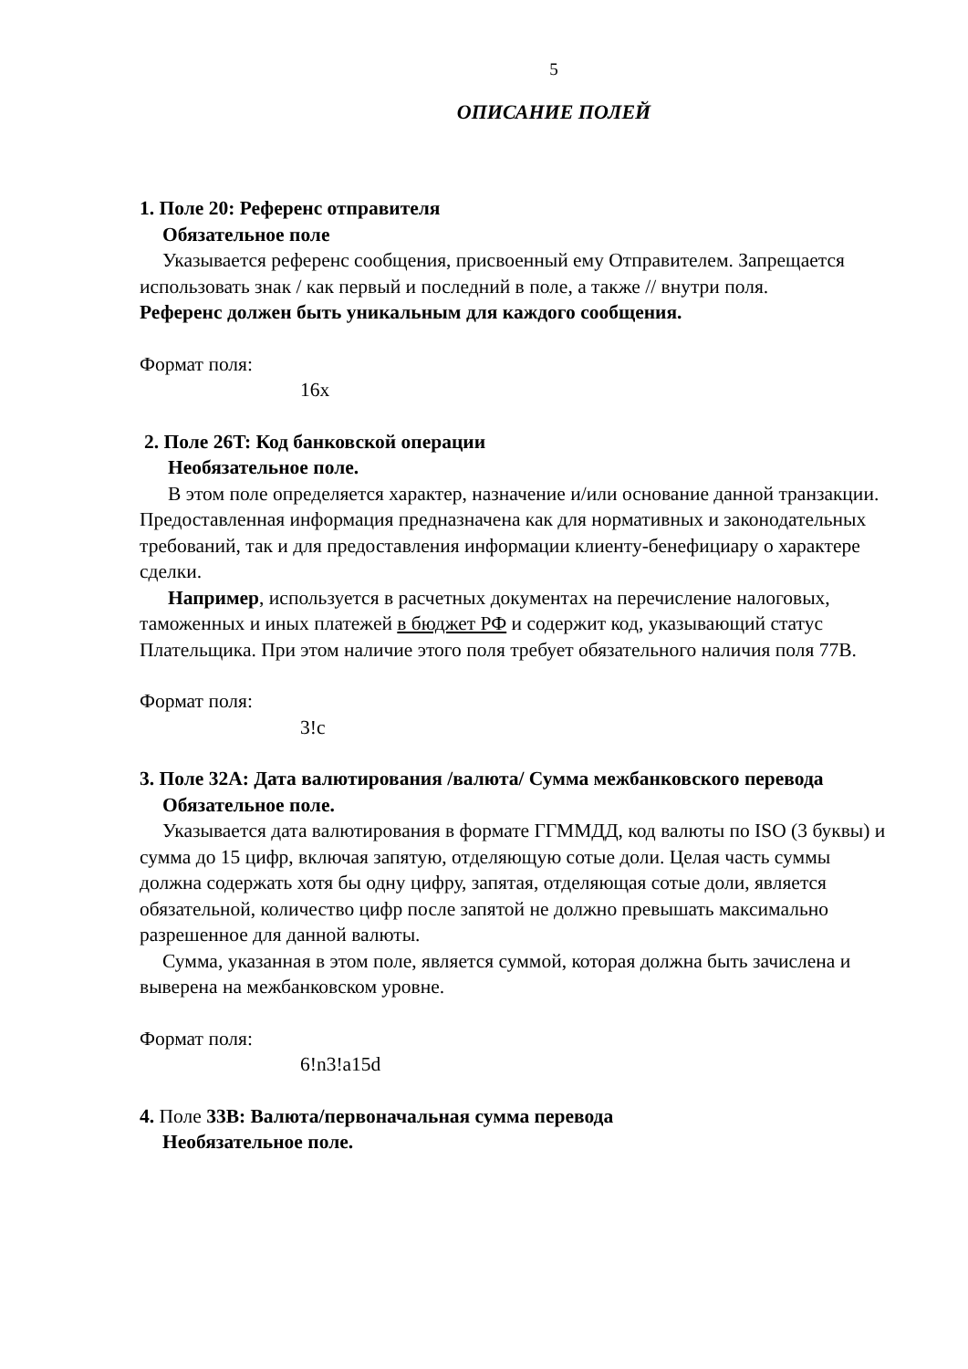5
ОПИСАНИЕ ПОЛЕЙ
1. Поле 20: Референс отправителя
Обязательное поле
Указывается референс сообщения, присвоенный ему Отправителем. Запрещается использовать знак / как первый и последний в поле, а также // внутри поля.
Референс должен быть уникальным для каждого сообщения.
Формат поля:
16x
2. Поле 26T: Код банковской операции
Необязательное поле.
В этом поле определяется характер, назначение и/или основание данной транзакции. Предоставленная информация предназначена как для нормативных и законодательных требований, так и для предоставления информации клиенту-бенефициару о характере сделки.
Например, используется в расчетных документах на перечисление налоговых, таможенных и иных платежей в бюджет РФ и содержит код, указывающий статус Плательщика. При этом наличие этого поля требует обязательного наличия поля 77B.
Формат поля:
3!c
3. Поле 32A: Дата валютирования /валюта/ Сумма межбанковского перевода
Обязательное поле.
Указывается дата валютирования в формате ГГММДД, код валюты по ISO (3 буквы) и сумма до 15 цифр, включая запятую, отделяющую сотые доли. Целая часть суммы должна содержать хотя бы одну цифру, запятая, отделяющая сотые доли, является обязательной, количество цифр после запятой не должно превышать максимально разрешенное для данной валюты.
Сумма, указанная в этом поле, является суммой, которая должна быть зачислена и выверена на межбанковском уровне.
Формат поля:
6!n3!a15d
4. Поле 33B: Валюта/первоначальная сумма перевода
Необязательное поле.